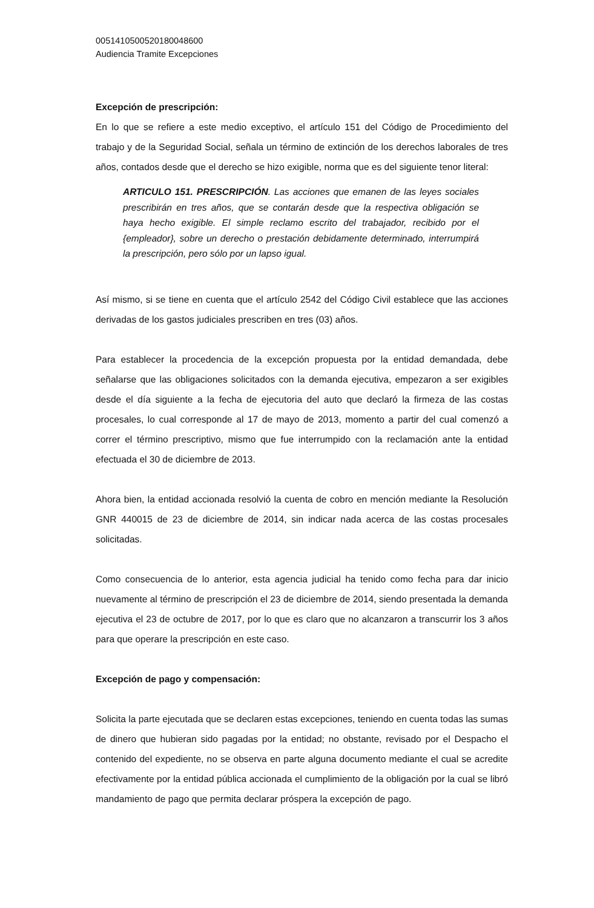00514105005201800486​00
Audiencia Tramite Excepciones
Excepción de prescripción:
En lo que se refiere a este medio exceptivo, el artículo 151 del Código de Procedimiento del trabajo y de la Seguridad Social, señala un término de extinción de los derechos laborales de tres años, contados desde que el derecho se hizo exigible, norma que es del siguiente tenor literal:
ARTICULO 151. PRESCRIPCIÓN. Las acciones que emanen de las leyes sociales prescribirán en tres años, que se contarán desde que la respectiva obligación se haya hecho exigible. El simple reclamo escrito del trabajador, recibido por el {empleador}, sobre un derecho o prestación debidamente determinado, interrumpirá la prescripción, pero sólo por un lapso igual.
Así mismo, si se tiene en cuenta que el artículo 2542 del Código Civil establece que las acciones derivadas de los gastos judiciales prescriben en tres (03) años.
Para establecer la procedencia de la excepción propuesta por la entidad demandada, debe señalarse que las obligaciones solicitados con la demanda ejecutiva, empezaron a ser exigibles desde el día siguiente a la fecha de ejecutoria del auto que declaró la firmeza de las costas procesales, lo cual corresponde al 17 de mayo de 2013, momento a partir del cual comenzó a correr el término prescriptivo, mismo que fue interrumpido con la reclamación ante la entidad efectuada el 30 de diciembre de 2013.
Ahora bien, la entidad accionada resolvió la cuenta de cobro en mención mediante la Resolución GNR 440015 de 23 de diciembre de 2014, sin indicar nada acerca de las costas procesales solicitadas.
Como consecuencia de lo anterior, esta agencia judicial ha tenido como fecha para dar inicio nuevamente al término de prescripción el 23 de diciembre de 2014, siendo presentada la demanda ejecutiva el 23 de octubre de 2017, por lo que es claro que no alcanzaron a transcurrir los 3 años para que operare la prescripción en este caso.
Excepción de pago y compensación:
Solicita la parte ejecutada que se declaren estas excepciones, teniendo en cuenta todas las sumas de dinero que hubieran sido pagadas por la entidad; no obstante, revisado por el Despacho el contenido del expediente, no se observa en parte alguna documento mediante el cual se acredite efectivamente por la entidad pública accionada el cumplimiento de la obligación por la cual se libró mandamiento de pago que permita declarar próspera la excepción de pago.